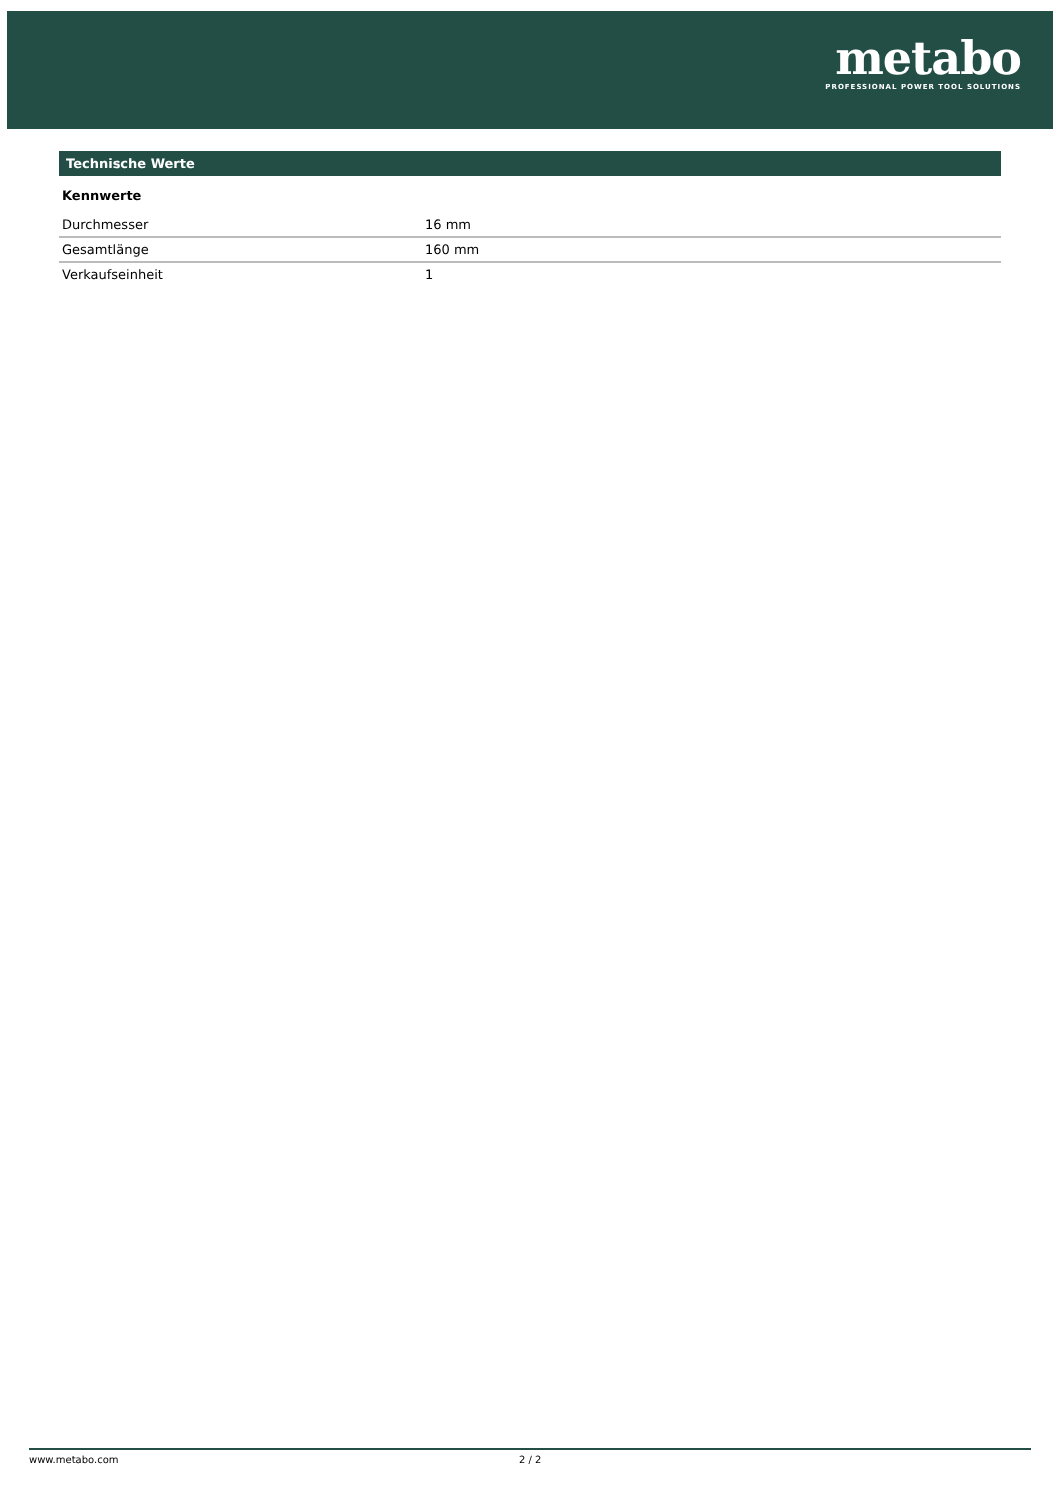metabo
PROFESSIONAL POWER TOOL SOLUTIONS
Technische Werte
Kennwerte
| Durchmesser | 16 mm |
| Gesamtlänge | 160 mm |
| Verkaufseinheit | 1 |
www.metabo.com 2 / 2